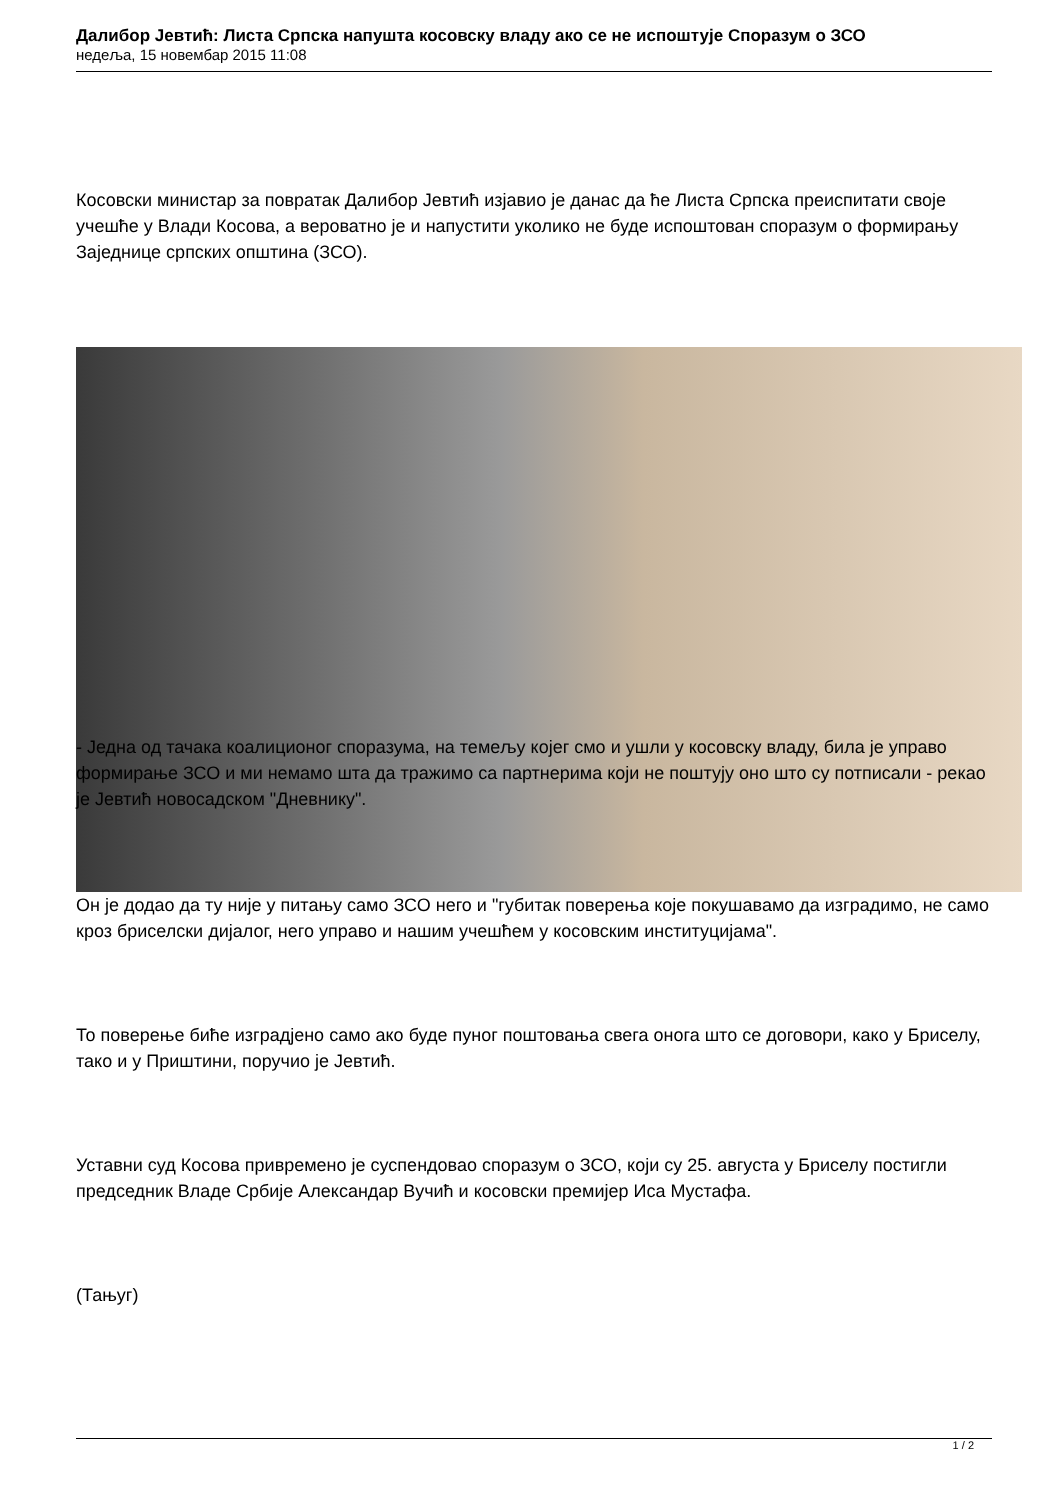Далибор Јевтић: Листа Српска напушта косовску владу ако се не испоштује Споразум о ЗСО
недеља, 15 новембар 2015 11:08
Косовски министар за повратак Далибор Јевтић изјавио је данас да ће Листа Српска преиспитати своје учешће у Влади Косова, а вероватно је и напустити уколико не буде испоштован споразум о формирању Заједнице српских општина (ЗСО).
- Једна од тачака коалиционог споразума, на темељу којег смо и ушли у косовску владу, била је управо формирање ЗСО и ми немамо шта да тражимо са партнерима који не поштују оно што су потписали - рекао је Јевтић новосадском "Дневнику".
Он је додао да ту није у питању само ЗСО него и "губитак поверења које покушавамо да изградимо, не само кроз бриселски дијалог, него управо и нашим учешћем у косовским институцијама".
То поверење биће изградјено само ако буде пуног поштовања свега онога што се договори, како у Бриселу, тако и у Приштини, поручио је Јевтић.
Уставни суд Косова привремено је суспендовао споразум о ЗСО, који су 25. августа у Бриселу постигли председник Владе Србије Александар Вучић и косовски премијер Иса Мустафа.
(Тањуг)
1 / 2